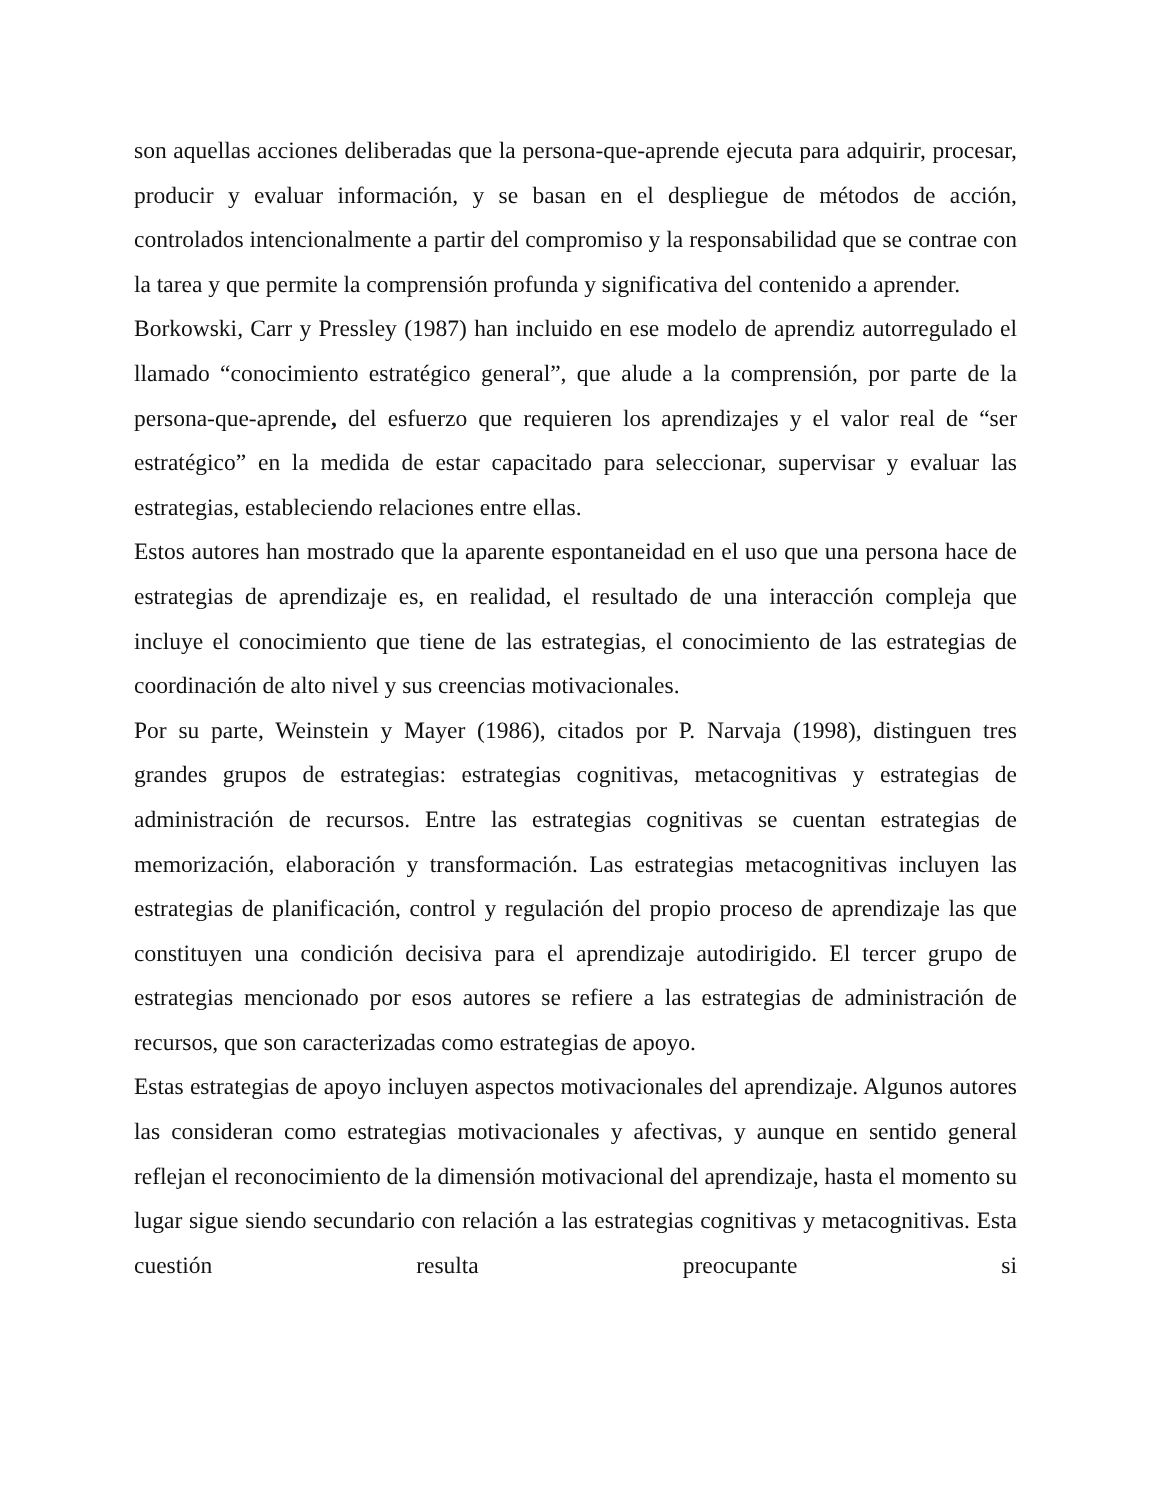son aquellas acciones deliberadas que la persona-que-aprende ejecuta para adquirir, procesar, producir y evaluar información, y se basan en el despliegue de métodos de acción, controlados intencionalmente a partir del compromiso y la responsabilidad que se contrae con la tarea y que permite la comprensión profunda y significativa del contenido a aprender.
Borkowski, Carr y Pressley (1987) han incluido en ese modelo de aprendiz autorregulado el llamado “conocimiento estratégico general”, que alude a la comprensión, por parte de la persona-que-aprende, del esfuerzo que requieren los aprendizajes y el valor real de “ser estratégico” en la medida de estar capacitado para seleccionar, supervisar y evaluar las estrategias, estableciendo relaciones entre ellas.
Estos autores han mostrado que la aparente espontaneidad en el uso que una persona hace de estrategias de aprendizaje es, en realidad, el resultado de una interacción compleja que incluye el conocimiento que tiene de las estrategias, el conocimiento de las estrategias de coordinación de alto nivel y sus creencias motivacionales.
Por su parte, Weinstein y Mayer (1986), citados por P. Narvaja (1998), distinguen tres grandes grupos de estrategias: estrategias cognitivas, metacognitivas y estrategias de administración de recursos. Entre las estrategias cognitivas se cuentan estrategias de memorización, elaboración y transformación. Las estrategias metacognitivas incluyen las estrategias de planificación, control y regulación del propio proceso de aprendizaje las que constituyen una condición decisiva para el aprendizaje autodirigido. El tercer grupo de estrategias mencionado por esos autores se refiere a las estrategias de administración de recursos, que son caracterizadas como estrategias de apoyo.
Estas estrategias de apoyo incluyen aspectos motivacionales del aprendizaje. Algunos autores las consideran como estrategias motivacionales y afectivas, y aunque en sentido general reflejan el reconocimiento de la dimensión motivacional del aprendizaje, hasta el momento su lugar sigue siendo secundario con relación a las estrategias cognitivas y metacognitivas. Esta cuestión resulta preocupante si